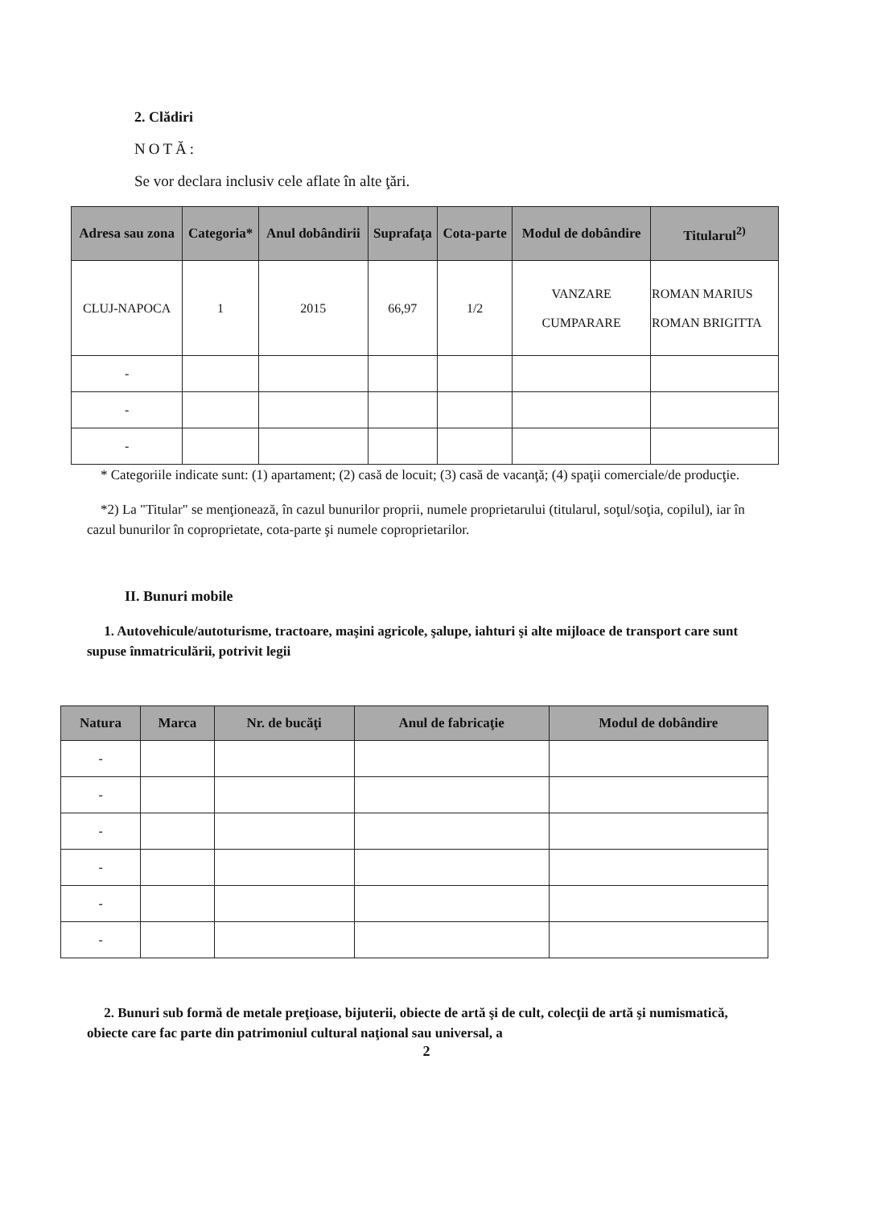2. Clădiri
NOTĂ:
Se vor declara inclusiv cele aflate în alte ţări.
| Adresa sau zona | Categoria* | Anul dobândirii | Suprafaţa | Cota-parte | Modul de dobândire | Titularul<sup>2)</sup> |
| --- | --- | --- | --- | --- | --- | --- |
| CLUJ-NAPOCA | 1 | 2015 | 66,97 | 1/2 | VANZARE CUMPARARE | ROMAN MARIUS ROMAN BRIGITTA |
| - | | | | | | |
| - | | | | | | |
| - | | | | | | |
* Categoriile indicate sunt: (1) apartament; (2) casă de locuit; (3) casă de vacanţă; (4) spaţii comerciale/de producţie.
*2) La "Titular" se menţionează, în cazul bunurilor proprii, numele proprietarului (titularul, soţul/soţia, copilul), iar în cazul bunurilor în coproprietate, cota-parte şi numele coproprietarilor.
II. Bunuri mobile
1. Autovehicule/autoturisme, tractoare, maşini agricole, şalupe, iahturi şi alte mijloace de transport care sunt supuse înmatriculării, potrivit legii
| Natura | Marca | Nr. de bucăţi | Anul de fabricaţie | Modul de dobândire |
| --- | --- | --- | --- | --- |
| - | | | | |
| - | | | | |
| - | | | | |
| - | | | | |
| - | | | | |
| - | | | | |
2. Bunuri sub formă de metale preţioase, bijuterii, obiecte de artă şi de cult, colecţii de artă şi numismatică, obiecte care fac parte din patrimoniul cultural naţional sau universal, a
2